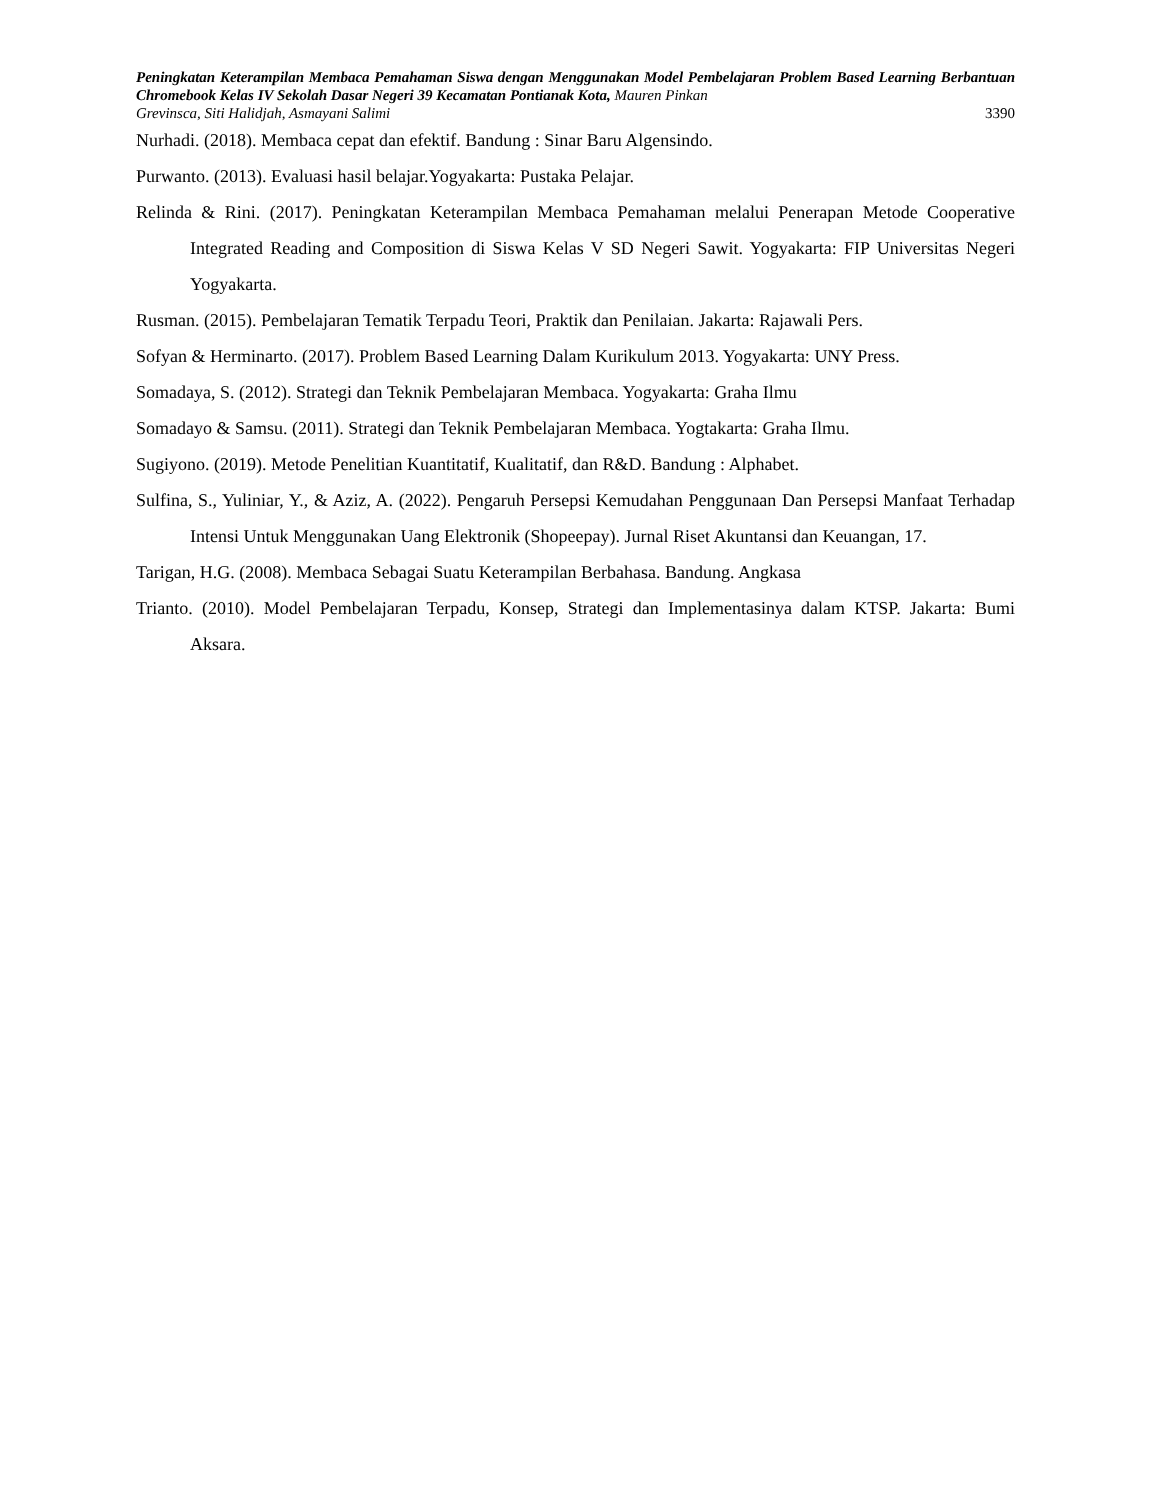Peningkatan Keterampilan Membaca Pemahaman Siswa dengan Menggunakan Model Pembelajaran Problem Based Learning Berbantuan Chromebook Kelas IV Sekolah Dasar Negeri 39 Kecamatan Pontianak Kota, Mauren Pinkan
Grevinsca, Siti Halidjah, Asmayani Salimi 3390
Nurhadi. (2018). Membaca cepat dan efektif. Bandung : Sinar Baru Algensindo.
Purwanto. (2013). Evaluasi hasil belajar.Yogyakarta: Pustaka Pelajar.
Relinda & Rini. (2017). Peningkatan Keterampilan Membaca Pemahaman melalui Penerapan Metode Cooperative Integrated Reading and Composition di Siswa Kelas V SD Negeri Sawit. Yogyakarta: FIP Universitas Negeri Yogyakarta.
Rusman. (2015). Pembelajaran Tematik Terpadu Teori, Praktik dan Penilaian. Jakarta: Rajawali Pers.
Sofyan & Herminarto. (2017). Problem Based Learning Dalam Kurikulum 2013. Yogyakarta: UNY Press.
Somadaya, S. (2012). Strategi dan Teknik Pembelajaran Membaca. Yogyakarta: Graha Ilmu
Somadayo & Samsu. (2011). Strategi dan Teknik Pembelajaran Membaca. Yogtakarta: Graha Ilmu.
Sugiyono. (2019). Metode Penelitian Kuantitatif, Kualitatif, dan R&D. Bandung : Alphabet.
Sulfina, S., Yuliniar, Y., & Aziz, A. (2022). Pengaruh Persepsi Kemudahan Penggunaan Dan Persepsi Manfaat Terhadap Intensi Untuk Menggunakan Uang Elektronik (Shopeepay). Jurnal Riset Akuntansi dan Keuangan, 17.
Tarigan, H.G. (2008). Membaca Sebagai Suatu Keterampilan Berbahasa. Bandung. Angkasa
Trianto. (2010). Model Pembelajaran Terpadu, Konsep, Strategi dan Implementasinya dalam KTSP. Jakarta: Bumi Aksara.